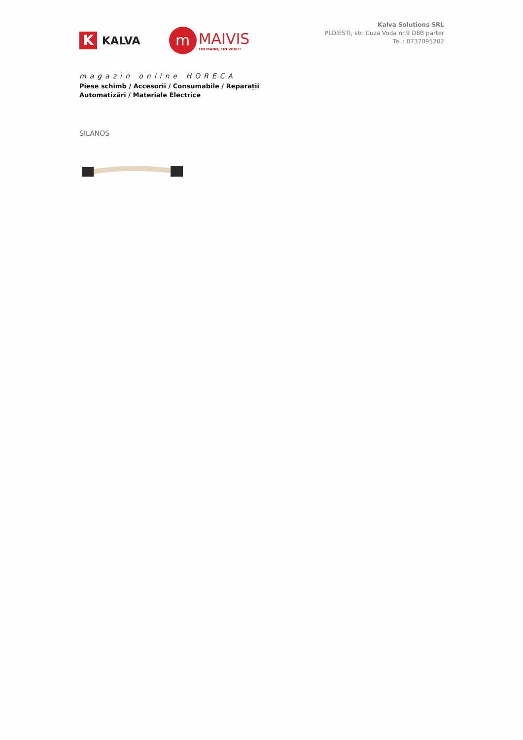K
KALVA
m
MAIVIS
EIN MANN, EIN WORT!
magazin online HORECA
Piese schimb / Accesorii / Consumabile / Reparații
Automatizări / Materiale Electrice
Kalva Solutions SRL
PLOIESTI, str. Cuza Voda nr.9 D8B parter
Tel.: 0737095202
SILANOS